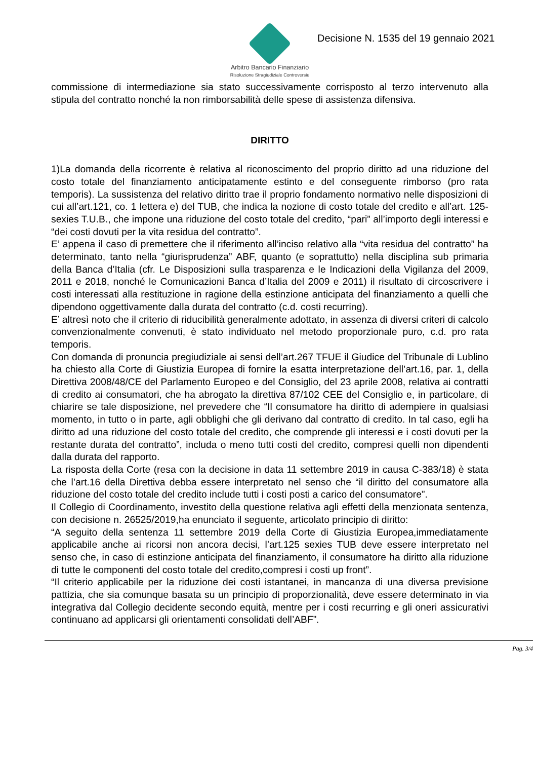Arbitro Bancario Finanziario
Risoluzione Stragiudiziale Controversie
Decisione N. 1535 del 19 gennaio 2021
commissione di intermediazione sia stato successivamente corrisposto al terzo intervenuto alla stipula del contratto nonché la non rimborsabilità delle spese di assistenza difensiva.
DIRITTO
1)La domanda della ricorrente è relativa al riconoscimento del proprio diritto ad una riduzione del costo totale del finanziamento anticipatamente estinto e del conseguente rimborso (pro rata temporis). La sussistenza del relativo diritto trae il proprio fondamento normativo nelle disposizioni di cui all’art.121, co. 1 lettera e) del TUB, che indica la nozione di costo totale del credito e all’art. 125-sexies T.U.B., che impone una riduzione del costo totale del credito, “pari” all’importo degli interessi e “dei costi dovuti per la vita residua del contratto”.
E’ appena il caso di premettere che il riferimento all’inciso relativo alla “vita residua del contratto” ha determinato, tanto nella “giurisprudenza” ABF, quanto (e soprattutto) nella disciplina sub primaria della Banca d’Italia (cfr. Le Disposizioni sulla trasparenza e le Indicazioni della Vigilanza del 2009, 2011 e 2018, nonché le Comunicazioni Banca d’Italia del 2009 e 2011) il risultato di circoscrivere i costi interessati alla restituzione in ragione della estinzione anticipata del finanziamento a quelli che dipendono oggettivamente dalla durata del contratto (c.d. costi recurring).
E’ altresì noto che il criterio di riducibilità generalmente adottato, in assenza di diversi criteri di calcolo convenzionalmente convenuti, è stato individuato nel metodo proporzionale puro, c.d. pro rata temporis.
Con domanda di pronuncia pregiudiziale ai sensi dell’art.267 TFUE il Giudice del Tribunale di Lublino ha chiesto alla Corte di Giustizia Europea di fornire la esatta interpretazione dell’art.16, par. 1, della Direttiva 2008/48/CE del Parlamento Europeo e del Consiglio, del 23 aprile 2008, relativa ai contratti di credito ai consumatori, che ha abrogato la direttiva 87/102 CEE del Consiglio e, in particolare, di chiarire se tale disposizione, nel prevedere che “Il consumatore ha diritto di adempiere in qualsiasi momento, in tutto o in parte, agli obblighi che gli derivano dal contratto di credito. In tal caso, egli ha diritto ad una riduzione del costo totale del credito, che comprende gli interessi e i costi dovuti per la restante durata del contratto”, includa o meno tutti costi del credito, compresi quelli non dipendenti dalla durata del rapporto.
La risposta della Corte (resa con la decisione in data 11 settembre 2019 in causa C-383/18) è stata che l’art.16 della Direttiva debba essere interpretato nel senso che “il diritto del consumatore alla riduzione del costo totale del credito include tutti i costi posti a carico del consumatore”.
Il Collegio di Coordinamento, investito della questione relativa agli effetti della menzionata sentenza, con decisione n. 26525/2019,ha enunciato il seguente, articolato principio di diritto:
“A seguito della sentenza 11 settembre 2019 della Corte di Giustizia Europea,immediatamente applicabile anche ai ricorsi non ancora decisi, l’art.125 sexies TUB deve essere interpretato nel senso che, in caso di estinzione anticipata del finanziamento, il consumatore ha diritto alla riduzione di tutte le componenti del costo totale del credito,compresi i costi up front”.
“Il criterio applicabile per la riduzione dei costi istantanei, in mancanza di una diversa previsione pattizia, che sia comunque basata su un principio di proporzionalità, deve essere determinato in via integrativa dal Collegio decidente secondo equità, mentre per i costi recurring e gli oneri assicurativi continuano ad applicarsi gli orientamenti consolidati dell’ABF”.
Pag. 3/4